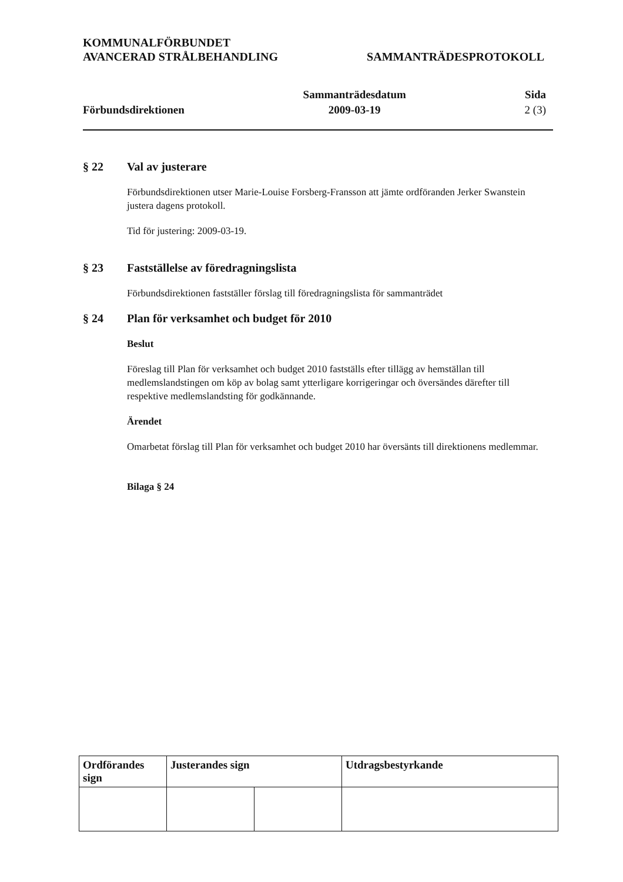KOMMUNALFÖRBUNDET
AVANCERAD STRÅLBEHANDLING
SAMMANTRÄDESPROTOKOLL
Förbundsdirektionen Sammanträdesdatum
2009-03-19
Sida
2 (3)
§ 22 Val av justerare
Förbundsdirektionen utser Marie-Louise Forsberg-Fransson att jämte ordföranden Jerker Swanstein justera dagens protokoll.
Tid för justering: 2009-03-19.
§ 23 Fastställelse av föredragningslista
Förbundsdirektionen fastställer förslag till föredragningslista för sammanträdet
§ 24 Plan för verksamhet och budget för 2010
Beslut
Föreslag till Plan för verksamhet och budget 2010 fastställs efter tillägg av hemställan till medlemslandstingen om köp av bolag samt ytterligare korrigeringar och översändes därefter till respektive medlemslandsting för godkännande.
Ärendet
Omarbetat förslag till Plan för verksamhet och budget 2010 har översänts till direktionens medlemmar.
Bilaga § 24
| Ordförandes sign | Justerandes sign | | Utdragsbestyrkande |